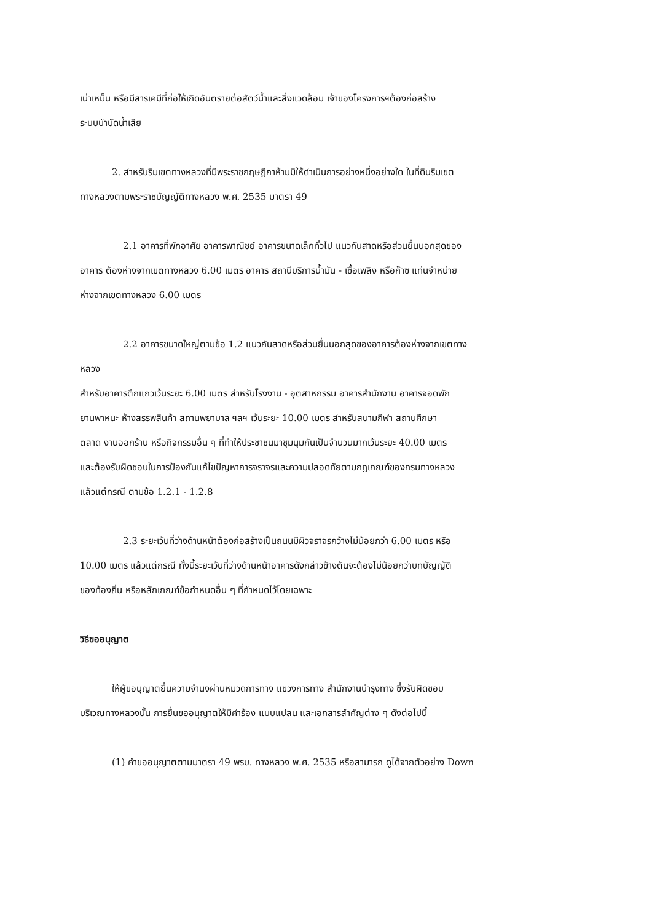เน่าเหม็น หรือมีสารเคมีที่ก่อให้เกิดอันตรายต่อสัตว์น้ำและสิ่งแวดล้อม เจ้าของโครงการฯต้องก่อสร้าง
ระบบบำบัดน้ำเสีย
2. สำหรับริมเขตทางหลวงที่มีพระราชกฤษฎีกาห้ามมิให้ดำเนินการอย่างหนึ่งอย่างใด ในที่ดินริมเขต
ทางหลวงตามพระราชบัญญัติทางหลวง พ.ศ. 2535 มาตรา 49
2.1 อาคารที่พักอาศัย อาคารพาณิชย์ อาคารขนาดเล็กทั่วไป แนวกันสาดหรือส่วนยื่นนอกสุดของ
อาคาร ต้องห่างจากเขตทางหลวง 6.00 เมตร อาคาร สถานีบริการน้ำมัน - เชื้อเพลิง หรือก๊าซ แท่นจำหน่าย
ห่างจากเขตทางหลวง 6.00 เมตร
2.2 อาคารขนาดใหญ่ตามข้อ 1.2 แนวกันสาดหรือส่วนยื่นนอกสุดของอาคารต้องห่างจากเขตทาง
หลวง
สำหรับอาคารตึกแถวเว้นระยะ 6.00 เมตร สำหรับโรงงาน - อุตสาหกรรม อาคารสำนักงาน อาคารจอดพัก
ยานพาหนะ ห้างสรรพสินค้า สถานพยาบาล ฯลฯ เว้นระยะ 10.00 เมตร สำหรับสนามกีฬา สถานศึกษา
ตลาด งานออกร้าน หรือกิจกรรมอื่น ๆ ที่ทำให้ประชาชนมาชุมนุมกันเป็นจำนวนมากเว้นระยะ 40.00 เมตร
และต้องรับผิดชอบในการป้องกันแก้ไขปัญหาการจราจรและความปลอดภัยตามกฎเกณฑ์ของกรมทางหลวง
แล้วแต่กรณี ตามข้อ 1.2.1 - 1.2.8
2.3 ระยะเว้นที่ว่างด้านหน้าต้องก่อสร้างเป็นถนนมีผิวจราจรกว้างไม่น้อยกว่า 6.00 เมตร หรือ
10.00 เมตร แล้วแต่กรณี ทั้งนี้ระยะเว้นที่ว่างด้านหน้าอาคารดังกล่าวข้างต้นจะต้องไม่น้อยกว่าบทบัญญัติ
ของท้องถิ่น หรือหลักเกณฑ์ข้อกำหนดอื่น ๆ ที่กำหนดไว้โดยเฉพาะ
วิธีขออนุญาต
ให้ผู้ขอนุญาตยื่นความจำนงผ่านหมวดการทาง แขวงการทาง สำนักงานบำรุงทาง ซึ่งรับผิดชอบ
บริเวณทางหลวงนั้น การยื่นขออนุญาตให้มีคำร้อง แบบแปลน และเอกสารสำคัญต่าง ๆ ดังต่อไปนี้
(1) คำขออนุญาตตามมาตรา 49 พรบ. ทางหลวง พ.ศ. 2535 หรือสามารถ ดูได้จากตัวอย่าง Down